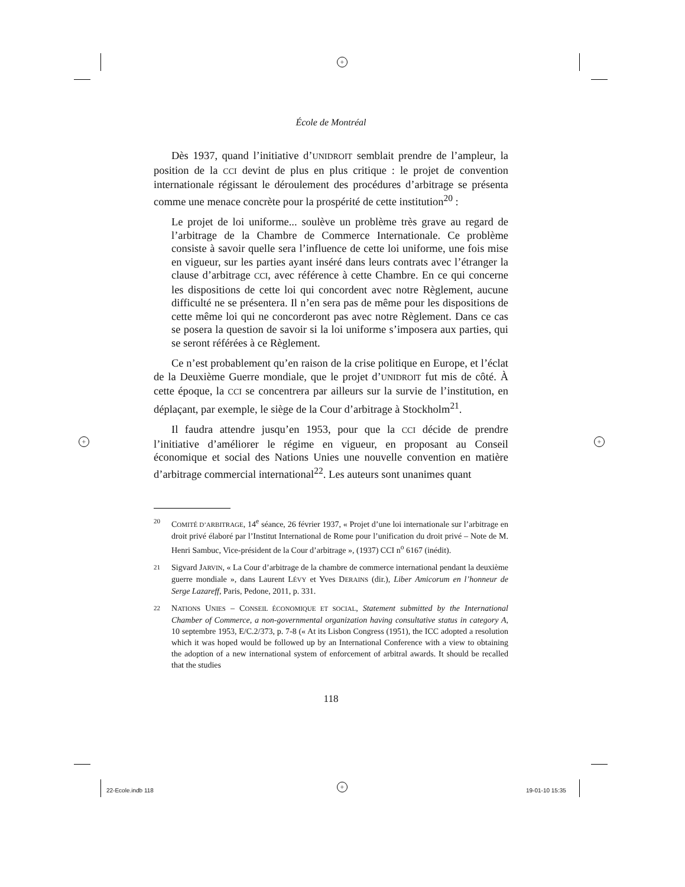+
+ +
+
École de Montréal
Dès 1937, quand l’initiative d’UNIDROIT semblait prendre de l’ampleur, la position de la CCI devint de plus en plus critique : le projet de convention internationale régissant le déroulement des procédures d’arbitrage se présenta comme une menace concrète pour la prospérité de cette institution<sup>20</sup> :
Le projet de loi uniforme... soulève un problème très grave au regard de l’arbitrage de la Chambre de Commerce Internationale. Ce problème consiste à savoir quelle sera l’influence de cette loi uniforme, une fois mise en vigueur, sur les parties ayant inséré dans leurs contrats avec l’étranger la clause d’arbitrage CCI, avec référence à cette Chambre. En ce qui concerne les dispositions de cette loi qui concordent avec notre Règlement, aucune difficulté ne se présentera. Il n’en sera pas de même pour les dispositions de cette même loi qui ne concorderont pas avec notre Règlement. Dans ce cas se posera la question de savoir si la loi uniforme s’imposera aux parties, qui se seront référées à ce Règlement.
Ce n’est probablement qu’en raison de la crise politique en Europe, et l’éclat de la Deuxième Guerre mondiale, que le projet d’UNIDROIT fut mis de côté. À cette époque, la CCI se concentrera par ailleurs sur la survie de l’institution, en déplaçant, par exemple, le siège de la Cour d’arbitrage à Stockholm<sup>21</sup>.
Il faudra attendre jusqu’en 1953, pour que la CCI décide de prendre l’initiative d’améliorer le régime en vigueur, en proposant au Conseil économique et social des Nations Unies une nouvelle convention en matière d’arbitrage commercial international<sup>22</sup>. Les auteurs sont unanimes quant
20 COMITÉ D’ARBITRAGE, 14<sup>e</sup> séance, 26 février 1937, « Projet d’une loi internationale sur l’arbitrage en droit privé élaboré par l’Institut International de Rome pour l’unification du droit privé – Note de M. Henri Sambuc, Vice-président de la Cour d’arbitrage », (1937) CCI n<sup>o</sup> 6167 (inédit).
21 Sigvard JARVIN, « La Cour d’arbitrage de la chambre de commerce international pendant la deuxième guerre mondiale », dans Laurent LÉVY et Yves DERAINS (dir.), Liber Amicorum en l’honneur de Serge Lazareff, Paris, Pedone, 2011, p. 331.
22 NATIONS UNIES – CONSEIL ÉCONOMIQUE ET SOCIAL, Statement submitted by the International Chamber of Commerce, a non-governmental organization having consultative status in category A, 10 septembre 1953, E/C.2/373, p. 7-8 (« At its Lisbon Congress (1951), the ICC adopted a resolution which it was hoped would be followed up by an International Conference with a view to obtaining the adoption of a new international system of enforcement of arbitral awards. It should be recalled that the studies
118
22-Ecole.indb 118 19-01-10 15:35